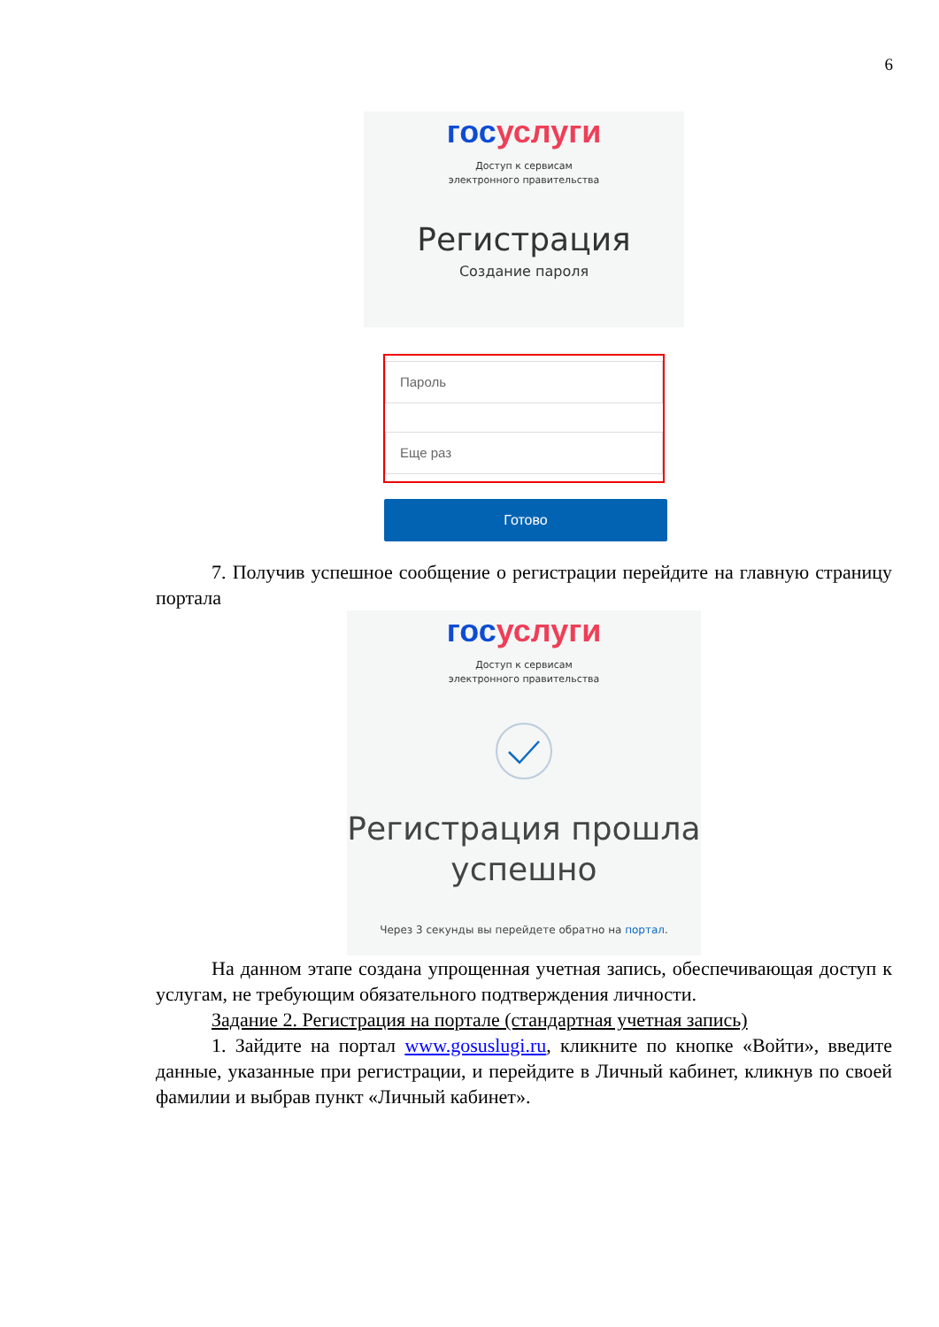6
гос услуги
Доступ к сервисам
электронного правительства
Регистрация
Создание пароля
Пароль
Еще раз
Готово
7. Получив успешное сообщение о регистрации перейдите на главную страницу портала
гос услуги
Доступ к сервисам
электронного правительства
Регистрация прошла
успешно
Через 3 секунды вы перейдете обратно на портал.
На данном этапе создана упрощенная учетная запись, обеспечивающая доступ к услугам, не требующим обязательного подтверждения личности.
Задание 2. Регистрация на портале (стандартная учетная запись)
1. Зайдите на портал www.gosuslugi.ru, кликните по кнопке «Войти», введите данные, указанные при регистрации, и перейдите в Личный кабинет, кликнув по своей фамилии и выбрав пункт «Личный кабинет».